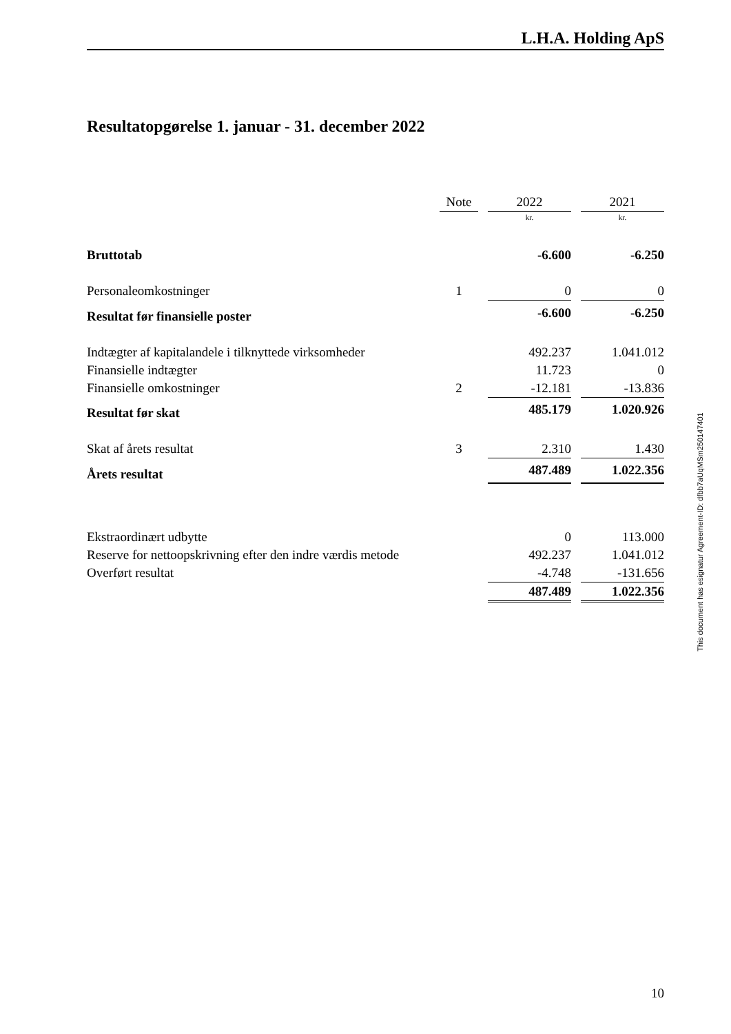L.H.A. Holding ApS
Resultatopgørelse 1. januar - 31. december 2022
| | Note | | 2022 | | 2021 |
| --- | --- | --- | --- | --- | --- |
| | | | kr. | | kr. |
| Bruttotab | | | -6.600 | | -6.250 |
| Personaleomkostninger | 1 | | 0 | | 0 |
| Resultat før finansielle poster | | | -6.600 | | -6.250 |
| Indtægter af kapitalandele i tilknyttede virksomheder | | | 492.237 | | 1.041.012 |
| Finansielle indtægter | | | 11.723 | | 0 |
| Finansielle omkostninger | 2 | | -12.181 | | -13.836 |
| Resultat før skat | | | 485.179 | | 1.020.926 |
| Skat af årets resultat | 3 | | 2.310 | | 1.430 |
| Årets resultat | | | 487.489 | | 1.022.356 |
| Ekstraordinært udbytte | | | 0 | | 113.000 |
| Reserve for nettoopskrivning efter den indre værdis metode | | | 492.237 | | 1.041.012 |
| Overført resultat | | | -4.748 | | -131.656 |
| | | | 487.489 | | 1.022.356 |
This document has esignatur Agreement-ID: dfbb7aUqMSm250147401
10